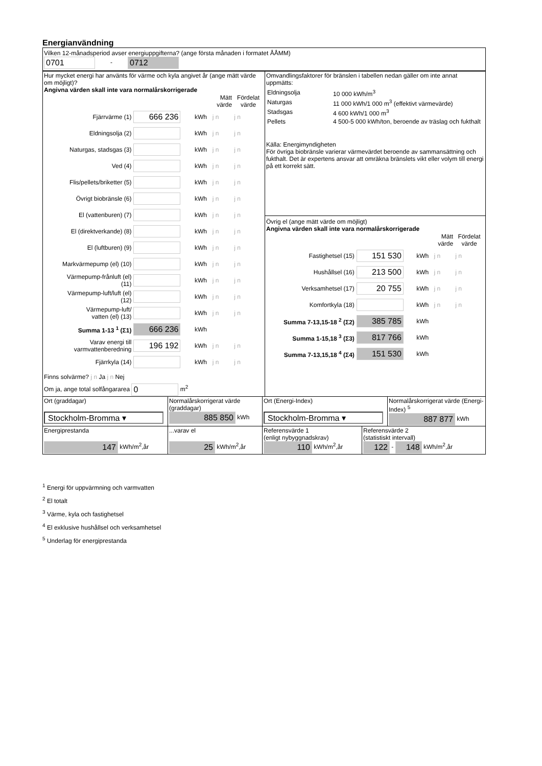Energianvändning
Vilken 12-månadsperiod avser energiuppgifterna? (ange första månaden i formatet ÅÅMM)
0701 - 0712
| Hur mycket energi har använts för värme och kyla angivet år (ange mätt värde om möjligt)? Angivna värden skall inte vara normalårskorrigerade / / / / Mätt värde / Fördelat värde / / Fjärrvärme (1) / 666 236 / kWh / j n / j n / / Eldningsolja (2) / / kWh / j n / j n / / Naturgas, stadsgas (3) / / kWh / j n / j n / / Ved (4) / / kWh / j n / j n / / Flis/pellets/briketter (5) / / kWh / j n / j n / / Övrigt biobränsle (6) / / kWh / j n / j n / / El (vattenburen) (7) / / kWh / j n / j n / / El (direktverkande) (8) / / kWh / j n / j n / / El (luftburen) (9) / / kWh / j n / j n / / Markvärmepump (el) (10) / / kWh / j n / j n / / Värmepump-frånluft (el) (11) / / kWh / j n / j n / / Värmepump-luft/luft (el) (12) / / kWh / j n / j n / / Värmepump-luft/ vatten (el) (13) / / kWh / j n / j n / / Summa 1-13 <sup>1</sup> (Σ1) / 666 236 / kWh / / / / Varav energi till varmvattenberedning / 196 192 / kWh / j n / j n / / Fjärrkyla (14) / / kWh / j n / j n / Finns solvärme? j n Ja j n Nej Om ja, ange total solfångararea 0 m<sup>2</sup> | Omvandlingsfaktorer för bränslen i tabellen nedan gäller om inte annat uppmätts: / Eldningsolja / 10 000 kWh/m<sup>3</sup> / / Naturgas / 11 000 kWh/1 000 m<sup>3</sup> (effektivt värmevärde) / / Stadsgas / 4 600 kWh/1 000 m<sup>3</sup> / / Pellets / 4 500-5 000 kWh/ton, beroende av träslag och fukthalt / Källa: Energimyndigheten För övriga biobränsle varierar värmevärdet beroende av sammansättning och fukthalt. Det är expertens ansvar att omräkna bränslets vikt eller volym till energi på ett korrekt sätt. Övrig el (ange mätt värde om möjligt) Angivna värden skall inte vara normalårskorrigerade / / / / Mätt värde / Fördelat värde / / Fastighetsel (15) / 151 530 / kWh / j n / j n / / Hushållsel (16) / 213 500 / kWh / j n / j n / / Verksamhetsel (17) / 20 755 / kWh / j n / j n / / Komfortkyla (18) / / kWh / j n / j n / / Summa 7-13,15-18 <sup>2</sup> (Σ2) / 385 785 / kWh / / / / Summa 1-15,18 <sup>3</sup> (Σ3) / 817 766 / kWh / / / / Summa 7-13,15,18 <sup>4</sup> (Σ4) / 151 530 / kWh / / / |
| Ort (graddagar) Stockholm-Bromma ▾ | Normalårskorrigerat värde (graddagar) 885 850 kWh | Ort (Energi-Index) Stockholm-Bromma ▾ | Normalårskorrigerat värde (Energi-Index) <sup>5</sup> 887 877 kWh |
| Energiprestanda 147 kWh/m<sup>2</sup>,år | ...varav el 25 kWh/m<sup>2</sup>,år | Referensvärde 1 (enligt nybyggnadskrav) 110 kWh/m<sup>2</sup>,år | Referensvärde 2 (statistiskt intervall) 122 - 148 kWh/m<sup>2</sup>,år |
<sup>1</sup> Energi för uppvärmning och varmvatten
<sup>2</sup> El totalt
<sup>3</sup> Värme, kyla och fastighetsel
<sup>4</sup> El exklusive hushållsel och verksamhetsel
<sup>5</sup> Underlag för energiprestanda